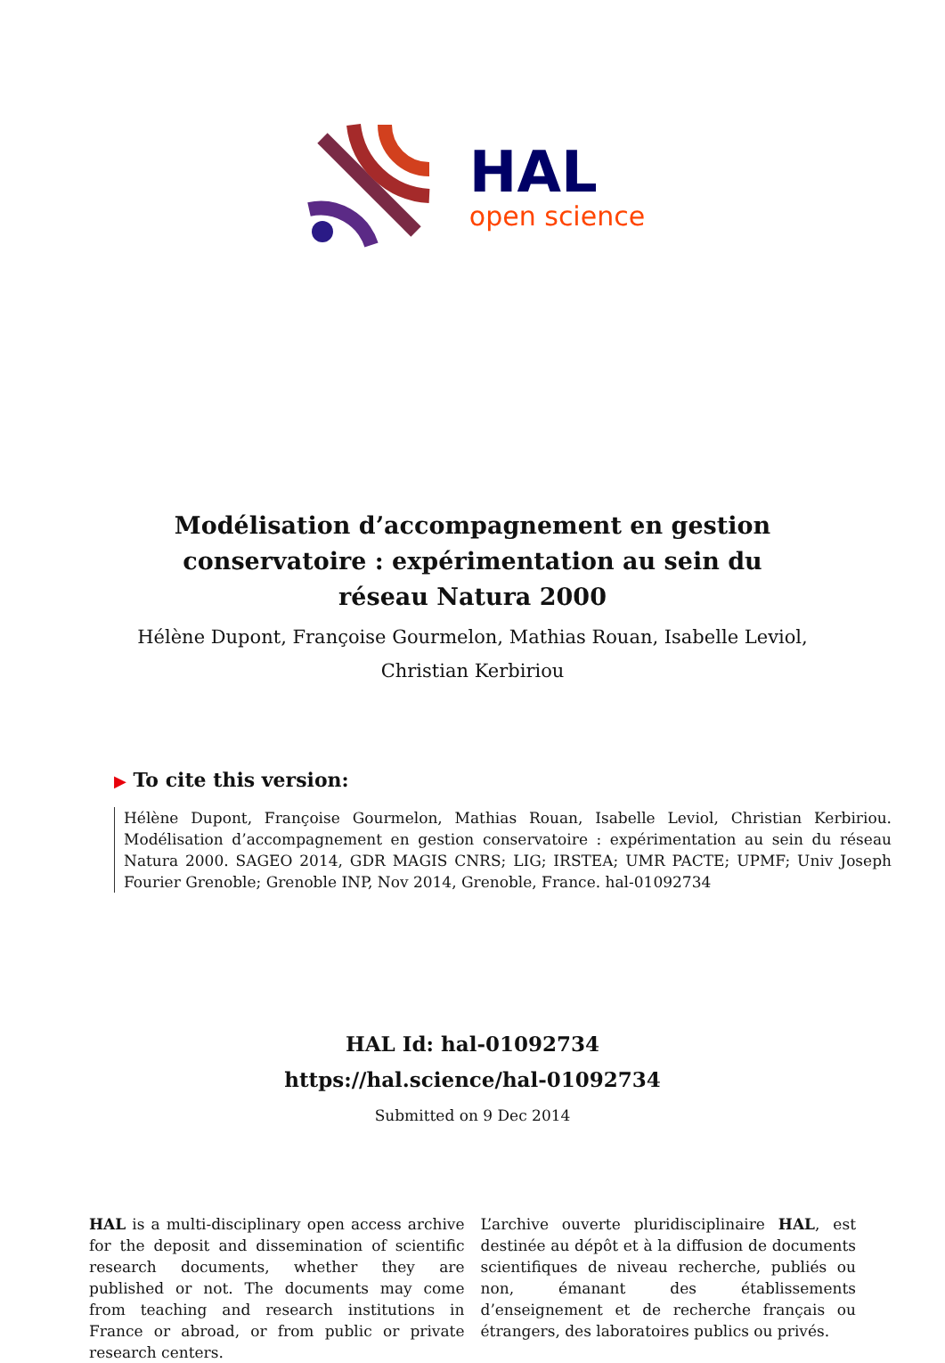HAL
open science
Modélisation d’accompagnement en gestion conservatoire : expérimentation au sein du réseau Natura 2000
Hélène Dupont, Françoise Gourmelon, Mathias Rouan, Isabelle Leviol, Christian Kerbiriou
▶ To cite this version:
Hélène Dupont, Françoise Gourmelon, Mathias Rouan, Isabelle Leviol, Christian Kerbiriou. Modélisation d’accompagnement en gestion conservatoire : expérimentation au sein du réseau Natura 2000. SAGEO 2014, GDR MAGIS CNRS; LIG; IRSTEA; UMR PACTE; UPMF; Univ Joseph Fourier Grenoble; Grenoble INP, Nov 2014, Grenoble, France. hal-01092734
HAL Id: hal-01092734
https://hal.science/hal-01092734
Submitted on 9 Dec 2014
HAL is a multi-disciplinary open access archive for the deposit and dissemination of scientific research documents, whether they are published or not. The documents may come from teaching and research institutions in France or abroad, or from public or private research centers.
L’archive ouverte pluridisciplinaire HAL, est destinée au dépôt et à la diffusion de documents scientifiques de niveau recherche, publiés ou non, émanant des établissements d’enseignement et de recherche français ou étrangers, des laboratoires publics ou privés.